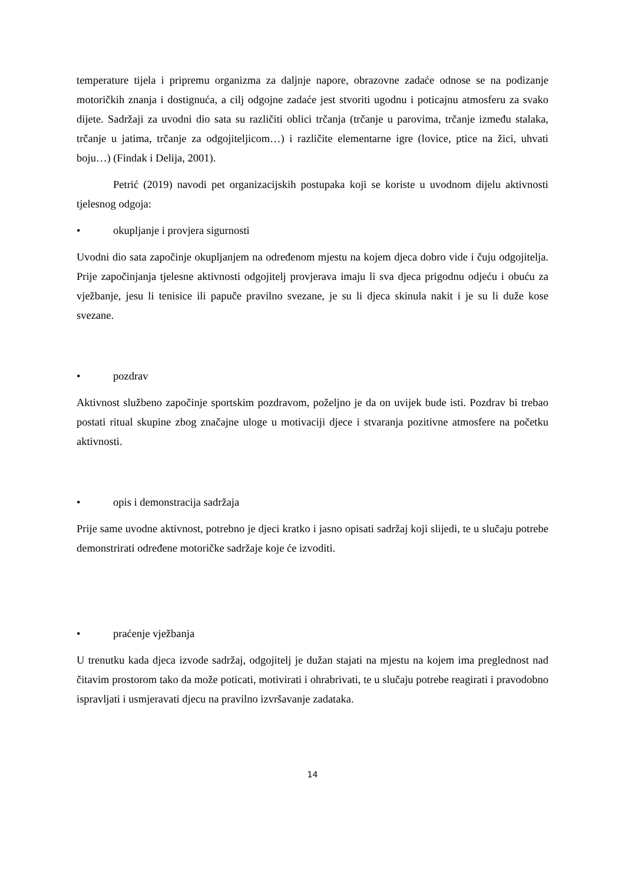temperature tijela i pripremu organizma za daljnje napore, obrazovne zadaće odnose se na podizanje motoričkih znanja i dostignuća, a cilj odgojne zadaće jest stvoriti ugodnu i poticajnu atmosferu za svako dijete. Sadržaji za uvodni dio sata su različiti oblici trčanja (trčanje u parovima, trčanje između stalaka, trčanje u jatima, trčanje za odgojiteljicom…) i različite elementarne igre (lovice, ptice na žici, uhvati boju…) (Findak i Delija, 2001).
Petrić (2019) navodi pet organizacijskih postupaka koji se koriste u uvodnom dijelu aktivnosti tjelesnog odgoja:
• okupljanje i provjera sigurnosti
Uvodni dio sata započinje okupljanjem na određenom mjestu na kojem djeca dobro vide i čuju odgojitelja. Prije započinjanja tjelesne aktivnosti odgojitelj provjerava imaju li sva djeca prigodnu odjeću i obuću za vježbanje, jesu li tenisice ili papuče pravilno svezane, je su li djeca skinula nakit i je su li duže kose svezane.
• pozdrav
Aktivnost službeno započinje sportskim pozdravom, poželjno je da on uvijek bude isti. Pozdrav bi trebao postati ritual skupine zbog značajne uloge u motivaciji djece i stvaranja pozitivne atmosfere na početku aktivnosti.
• opis i demonstracija sadržaja
Prije same uvodne aktivnost, potrebno je djeci kratko i jasno opisati sadržaj koji slijedi, te u slučaju potrebe demonstrirati određene motoričke sadržaje koje će izvoditi.
• praćenje vježbanja
U trenutku kada djeca izvode sadržaj, odgojitelj je dužan stajati na mjestu na kojem ima preglednost nad čitavim prostorom tako da može poticati, motivirati i ohrabrivati, te u slučaju potrebe reagirati i pravodobno ispravljati i usmjeravati djecu na pravilno izvršavanje zadataka.
14